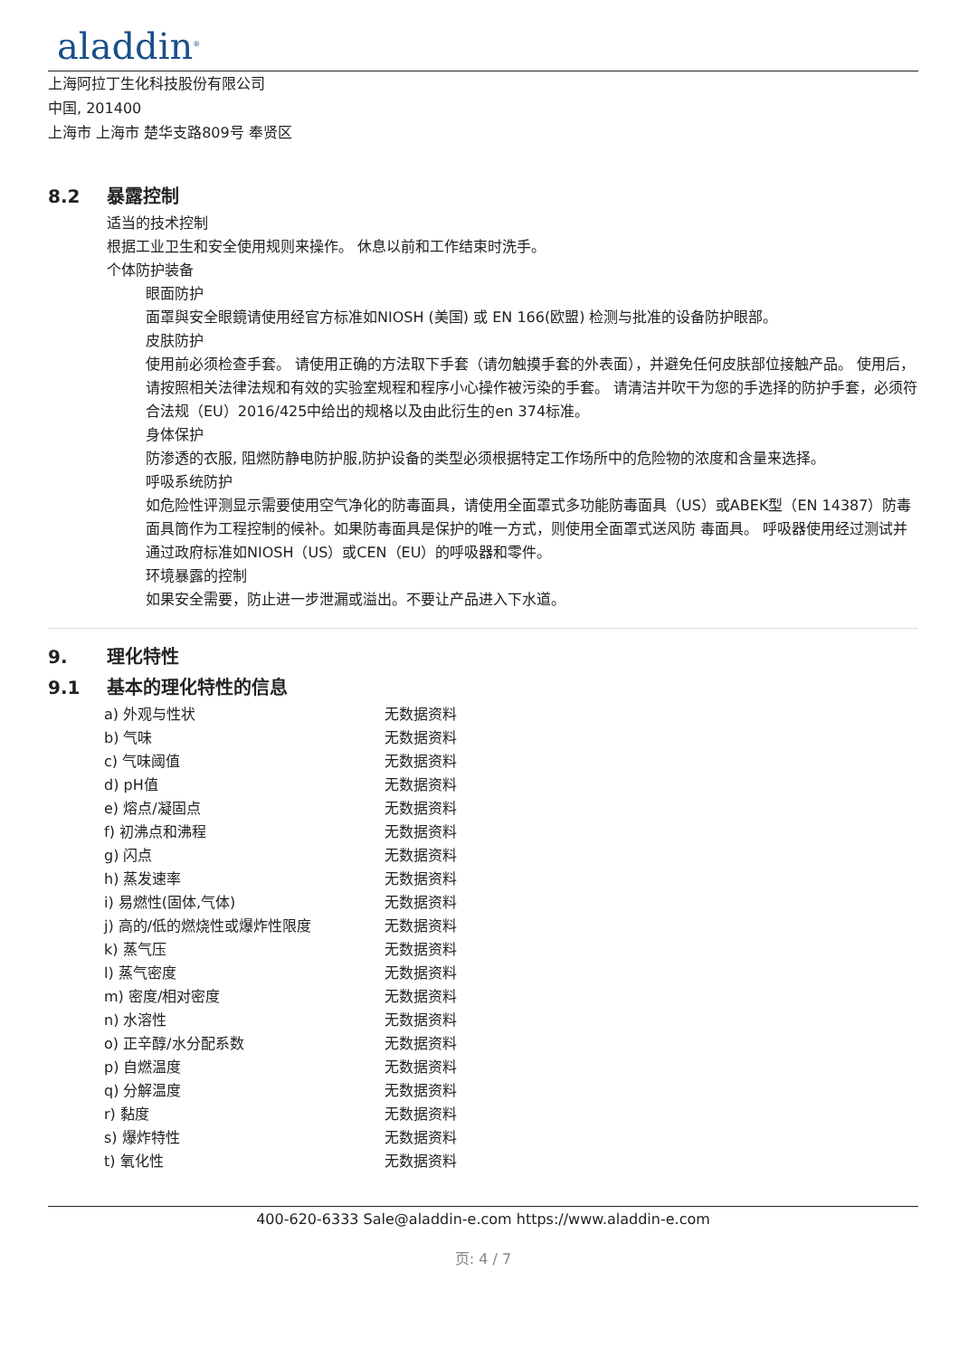aladdin<sup>®</sup>
上海阿拉丁生化科技股份有限公司
中国, 201400
上海市 上海市 楚华支路809号 奉贤区
8.2 暴露控制
适当的技术控制
根据工业卫生和安全使用规则来操作。 休息以前和工作结束时洗手。
个体防护装备
眼面防护
面罩與安全眼鏡请使用经官方标准如NIOSH (美国) 或 EN 166(欧盟) 检测与批准的设备防护眼部。
皮肤防护
使用前必须检查手套。 请使用正确的方法取下手套（请勿触摸手套的外表面），并避免任何皮肤部位接触产品。 使用后，请按照相关法律法规和有效的实验室规程和程序小心操作被污染的手套。 请清洁并吹干为您的手选择的防护手套，必须符合法规（EU）2016/425中给出的规格以及由此衍生的en 374标准。
身体保护
防渗透的衣服, 阻燃防静电防护服,防护设备的类型必须根据特定工作场所中的危险物的浓度和含量来选择。
呼吸系统防护
如危险性评测显示需要使用空气净化的防毒面具，请使用全面罩式多功能防毒面具（US）或ABEK型（EN 14387）防毒面具筒作为工程控制的候补。如果防毒面具是保护的唯一方式，则使用全面罩式送风防 毒面具。 呼吸器使用经过测试并通过政府标准如NIOSH（US）或CEN（EU）的呼吸器和零件。
环境暴露的控制
如果安全需要，防止进一步泄漏或溢出。不要让产品进入下水道。
9. 理化特性
9.1 基本的理化特性的信息
| a) 外观与性状 | 无数据资料 |
| b) 气味 | 无数据资料 |
| c) 气味阈值 | 无数据资料 |
| d) pH值 | 无数据资料 |
| e) 熔点/凝固点 | 无数据资料 |
| f) 初沸点和沸程 | 无数据资料 |
| g) 闪点 | 无数据资料 |
| h) 蒸发速率 | 无数据资料 |
| i) 易燃性(固体,气体) | 无数据资料 |
| j) 高的/低的燃烧性或爆炸性限度 | 无数据资料 |
| k) 蒸气压 | 无数据资料 |
| l) 蒸气密度 | 无数据资料 |
| m) 密度/相对密度 | 无数据资料 |
| n) 水溶性 | 无数据资料 |
| o) 正辛醇/水分配系数 | 无数据资料 |
| p) 自燃温度 | 无数据资料 |
| q) 分解温度 | 无数据资料 |
| r) 黏度 | 无数据资料 |
| s) 爆炸特性 | 无数据资料 |
| t) 氧化性 | 无数据资料 |
400-620-6333 Sale@aladdin-e.com https://www.aladdin-e.com
页: 4 / 7